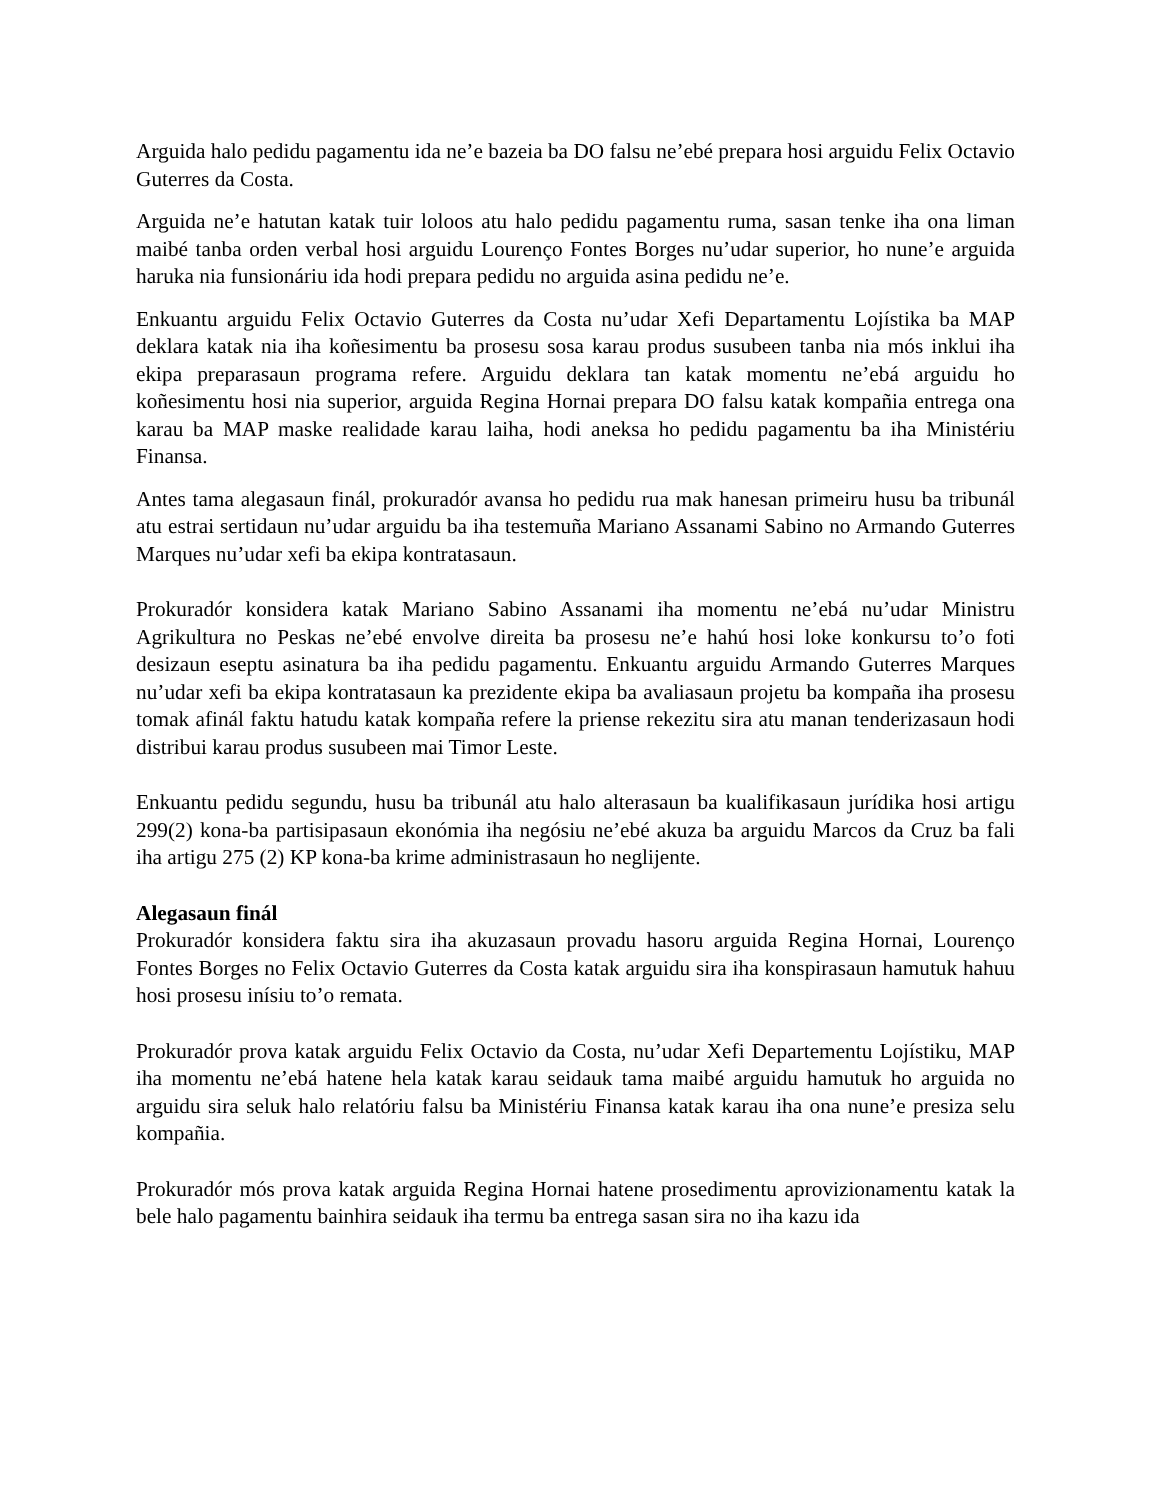Arguida halo pedidu pagamentu ida ne’e bazeia ba DO falsu ne’ebé prepara hosi arguidu Felix Octavio Guterres da Costa.
Arguida ne’e hatutan katak tuir loloos atu halo pedidu pagamentu ruma, sasan tenke iha ona liman maibé tanba orden verbal hosi arguidu Lourenço Fontes Borges nu’udar superior, ho nune’e arguida haruka nia funsionáriu ida hodi prepara pedidu no arguida asina pedidu ne’e.
Enkuantu arguidu Felix Octavio Guterres da Costa nu’udar Xefi Departamentu Lojístika ba MAP deklara katak nia iha koñesimentu ba prosesu sosa karau produs susubeen tanba nia mós inklui iha ekipa preparasaun programa refere. Arguidu deklara tan katak momentu ne’ebá arguidu ho koñesimentu hosi nia superior, arguida Regina Hornai prepara DO falsu katak kompañia entrega ona karau ba MAP maske realidade karau laiha, hodi aneksa ho pedidu pagamentu ba iha Ministériu Finansa.
Antes tama alegasaun finál, prokuradór avansa ho pedidu rua mak hanesan primeiru husu ba tribunál atu estrai sertidaun nu’udar arguidu ba iha testemuña Mariano Assanami Sabino no Armando Guterres Marques nu’udar xefi ba ekipa kontratasaun.
Prokuradór konsidera katak Mariano Sabino Assanami iha momentu ne’ebá nu’udar Ministru Agrikultura no Peskas ne’ebé envolve direita ba prosesu ne’e hahú hosi loke konkursu to’o foti desizaun eseptu asinatura ba iha pedidu pagamentu. Enkuantu arguidu Armando Guterres Marques nu’udar xefi ba ekipa kontratasaun ka prezidente ekipa ba avaliasaun projetu ba kompaña iha prosesu tomak afinál faktu hatudu katak kompaña refere la priense rekezitu sira atu manan tenderizasaun hodi distribui karau produs susubeen mai Timor Leste.
Enkuantu pedidu segundu, husu ba tribunál atu halo alterasaun ba kualifikasaun jurídika hosi artigu 299(2) kona-ba partisipasaun ekonómia iha negósiu ne’ebé akuza ba arguidu Marcos da Cruz ba fali iha artigu 275 (2) KP kona-ba krime administrasaun ho neglijente.
Alegasaun finál
Prokuradór konsidera faktu sira iha akuzasaun provadu hasoru arguida Regina Hornai, Lourenço Fontes Borges no Felix Octavio Guterres da Costa katak arguidu sira iha konspirasaun hamutuk hahuu hosi prosesu inísiu to’o remata.
Prokuradór prova katak arguidu Felix Octavio da Costa, nu’udar Xefi Departementu Lojístiku, MAP iha momentu ne’ebá hatene hela katak karau seidauk tama maibé arguidu hamutuk ho arguida no arguidu sira seluk halo relatóriu falsu ba Ministériu Finansa katak karau iha ona nune’e presiza selu kompañia.
Prokuradór mós prova katak arguida Regina Hornai hatene prosedimentu aprovizionamentu katak la bele halo pagamentu bainhira seidauk iha termu ba entrega sasan sira no iha kazu ida